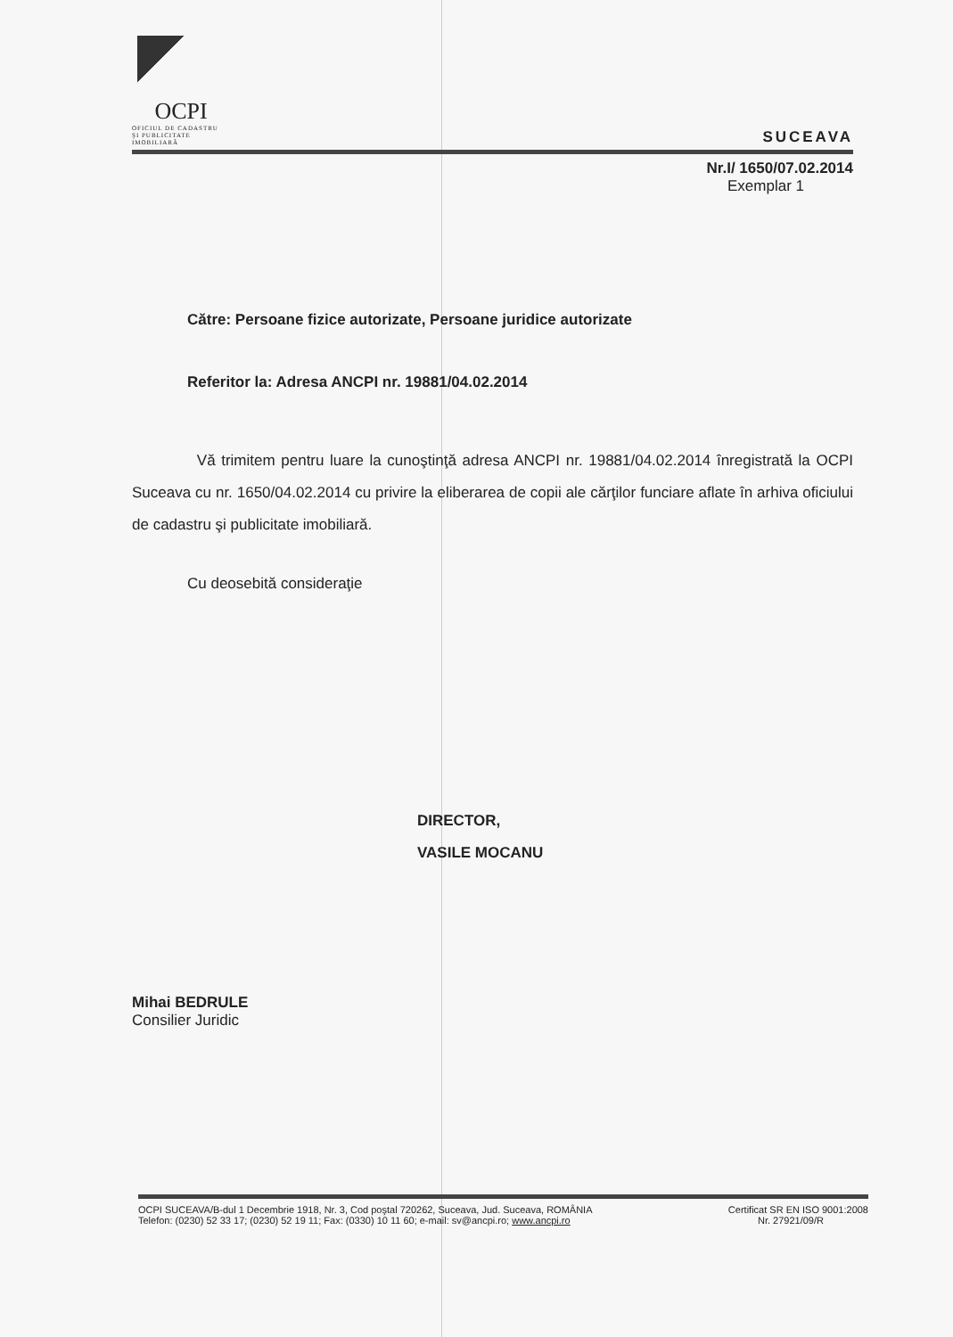OCPI
OFICIUL DE CADASTRU
ŞI PUBLICITATE
IMOBILIARĂ
SUCEAVA
Nr.I/ 1650/07.02.2014
Exemplar 1
Către: Persoane fizice autorizate, Persoane juridice autorizate
Referitor la: Adresa ANCPI nr. 19881/04.02.2014
Vă trimitem pentru luare la cunoştinţă adresa ANCPI nr. 19881/04.02.2014 înregistrată la OCPI Suceava cu nr. 1650/04.02.2014 cu privire la eliberarea de copii ale cărţilor funciare aflate în arhiva oficiului de cadastru şi publicitate imobiliară.
Cu deosebită consideraţie
DIRECTOR,
VASILE MOCANU
Mihai BEDRULE
Consilier Juridic
OCPI SUCEAVA/B-dul 1 Decembrie 1918, Nr. 3, Cod poştal 720262, Suceava, Jud. Suceava, ROMÂNIA Certificat SR EN ISO 9001:2008
Telefon: (0230) 52 33 17; (0230) 52 19 11; Fax: (0330) 10 11 60; e-mail: sv@ancpi.ro; www.ancpi.ro Nr. 27921/09/R